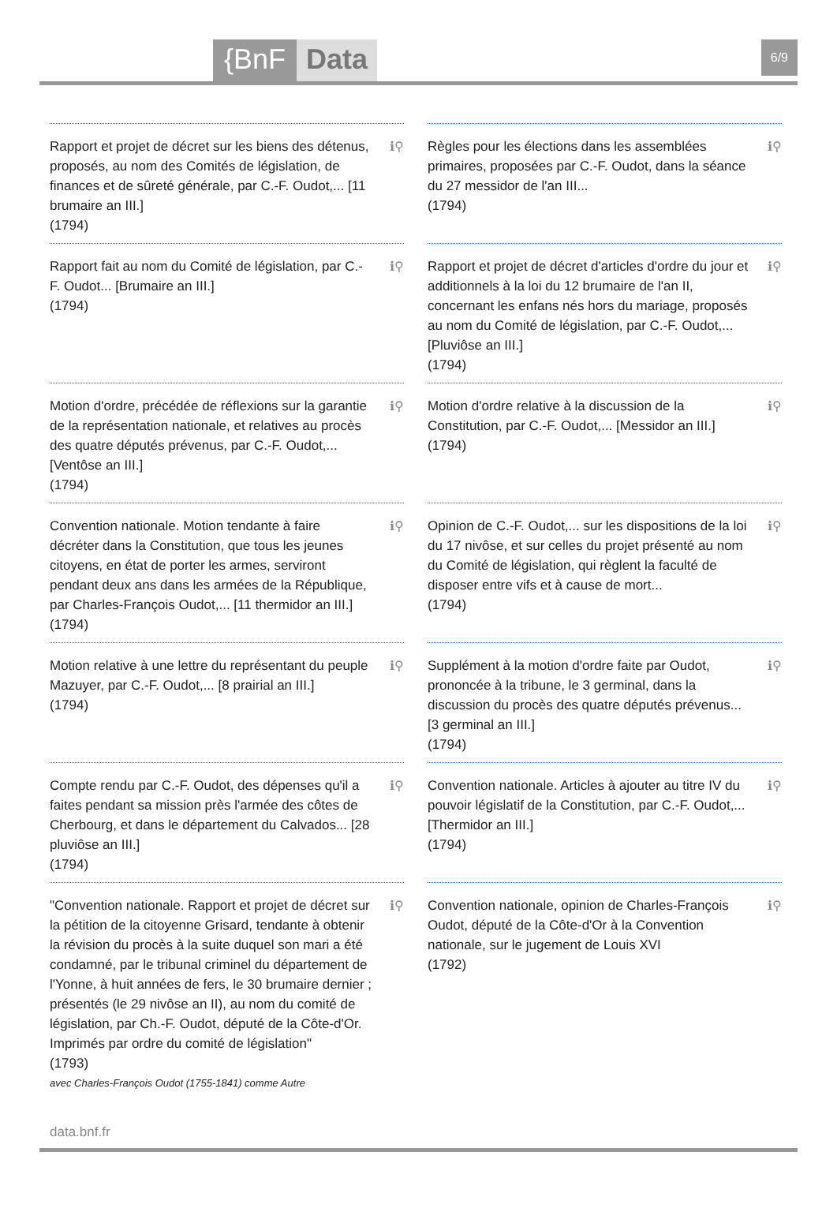{BnF Data 6/9
ℹ⚲
Rapport et projet de décret sur les biens des détenus, proposés, au nom des Comités de législation, de finances et de sûreté générale, par C.-F. Oudot,... [11 brumaire an III.]
(1794)
ℹ⚲
Règles pour les élections dans les assemblées primaires, proposées par C.-F. Oudot, dans la séance du 27 messidor de l'an III...
(1794)
ℹ⚲
Rapport fait au nom du Comité de législation, par C.-F. Oudot... [Brumaire an III.]
(1794)
ℹ⚲
Rapport et projet de décret d'articles d'ordre du jour et additionnels à la loi du 12 brumaire de l'an II, concernant les enfans nés hors du mariage, proposés au nom du Comité de législation, par C.-F. Oudot,... [Pluviôse an III.]
(1794)
ℹ⚲
Motion d'ordre, précédée de réflexions sur la garantie de la représentation nationale, et relatives au procès des quatre députés prévenus, par C.-F. Oudot,... [Ventôse an III.]
(1794)
ℹ⚲
Motion d'ordre relative à la discussion de la Constitution, par C.-F. Oudot,... [Messidor an III.]
(1794)
ℹ⚲
Convention nationale. Motion tendante à faire décréter dans la Constitution, que tous les jeunes citoyens, en état de porter les armes, serviront pendant deux ans dans les armées de la République, par Charles-François Oudot,... [11 thermidor an III.]
(1794)
ℹ⚲
Opinion de C.-F. Oudot,... sur les dispositions de la loi du 17 nivôse, et sur celles du projet présenté au nom du Comité de législation, qui règlent la faculté de disposer entre vifs et à cause de mort...
(1794)
ℹ⚲
Motion relative à une lettre du représentant du peuple Mazuyer, par C.-F. Oudot,... [8 prairial an III.]
(1794)
ℹ⚲
Supplément à la motion d'ordre faite par Oudot, prononcée à la tribune, le 3 germinal, dans la discussion du procès des quatre députés prévenus... [3 germinal an III.]
(1794)
ℹ⚲
Compte rendu par C.-F. Oudot, des dépenses qu'il a faites pendant sa mission près l'armée des côtes de Cherbourg, et dans le département du Calvados... [28 pluviôse an III.]
(1794)
ℹ⚲
Convention nationale. Articles à ajouter au titre IV du pouvoir législatif de la Constitution, par C.-F. Oudot,... [Thermidor an III.]
(1794)
ℹ⚲
"Convention nationale. Rapport et projet de décret sur la pétition de la citoyenne Grisard, tendante à obtenir la révision du procès à la suite duquel son mari a été condamné, par le tribunal criminel du département de l'Yonne, à huit années de fers, le 30 brumaire dernier ; présentés (le 29 nivôse an II), au nom du comité de législation, par Ch.-F. Oudot, député de la Côte-d'Or. Imprimés par ordre du comité de législation"
(1793)
avec Charles-François Oudot (1755-1841) comme Autre
ℹ⚲
Convention nationale, opinion de Charles-François Oudot, député de la Côte-d'Or à la Convention nationale, sur le jugement de Louis XVI
(1792)
data.bnf.fr